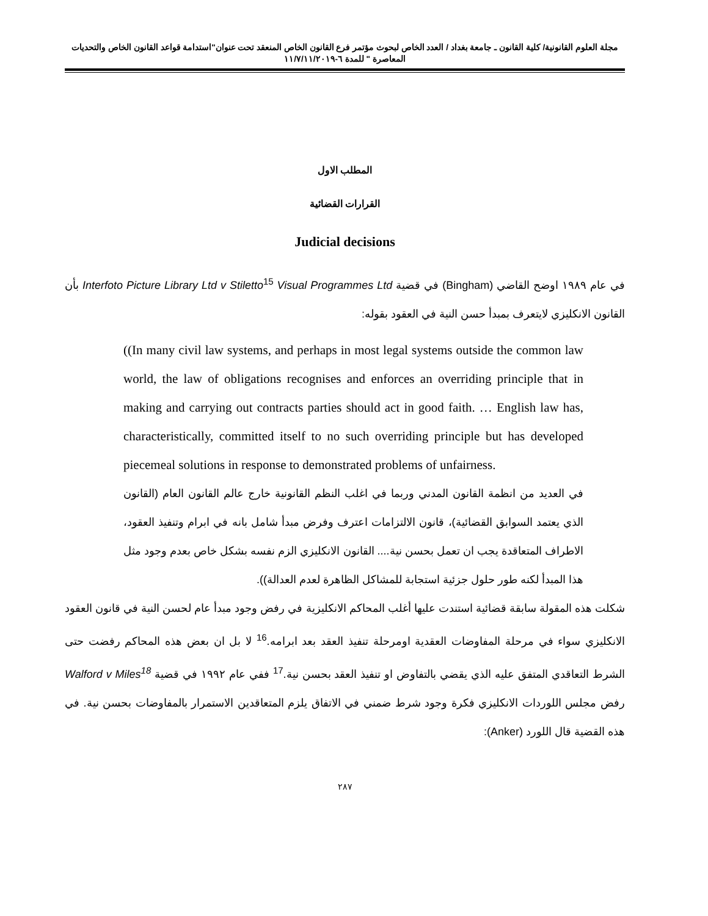مجلة العلوم القانونية/ كلية القانون ـ جامعة بغداد / العدد الخاص لبحوث مؤتمر فرع القانون الخاص المنعقد تحت عنوان"استدامة قواعد القانون الخاص والتحديات المعاصرة " للمدة ٦-١١/٧/١١/٢٠١٩
المطلب الاول
القرارات القضائية
Judicial decisions
في عام ١٩٨٩ اوضح القاضي (Bingham) في قضية Interfoto Picture Library Ltd v Stiletto<sup>15</sup> Visual Programmes Ltd بأن القانون الانكليزي لايتعرف بمبدأ حسن النية في العقود بقوله:
((In many civil law systems, and perhaps in most legal systems outside the common law world, the law of obligations recognises and enforces an overriding principle that in making and carrying out contracts parties should act in good faith. … English law has, characteristically, committed itself to no such overriding principle but has developed piecemeal solutions in response to demonstrated problems of unfairness.
في العديد من انظمة القانون المدني وربما في اغلب النظم القانونية خارج عالم القانون العام (القانون الذي يعتمد السوابق القضائية)، قانون الالتزامات اعترف وفرض مبدأ شامل بانه في ابرام وتنفيذ العقود، الاطراف المتعاقدة يجب ان تعمل بحسن نية.... القانون الانكليزي الزم نفسه بشكل خاص بعدم وجود مثل هذا المبدأ لكنه طور حلول جزئية استجابة للمشاكل الظاهرة لعدم العدالة)).
شكلت هذه المقولة سابقة قضائية استندت عليها أغلب المحاكم الانكليزية في رفض وجود مبدأ عام لحسن النية في قانون العقود الانكليزي سواء في مرحلة المفاوضات العقدية اومرحلة تنفيذ العقد بعد ابرامه.<sup>16</sup> لا بل ان بعض هذه المحاكم رفضت حتى الشرط التعاقدي المتفق عليه الذي يقضي بالتفاوض او تنفيذ العقد بحسن نية.<sup>17</sup> ففي عام ١٩٩٢ في قضية Walford v Miles<sup>18</sup> رفض مجلس اللوردات الانكليزي فكرة وجود شرط ضمني في الاتفاق يلزم المتعاقدين الاستمرار بالمفاوضات بحسن نية. في هذه القضية قال اللورد (Anker):
٢٨٧